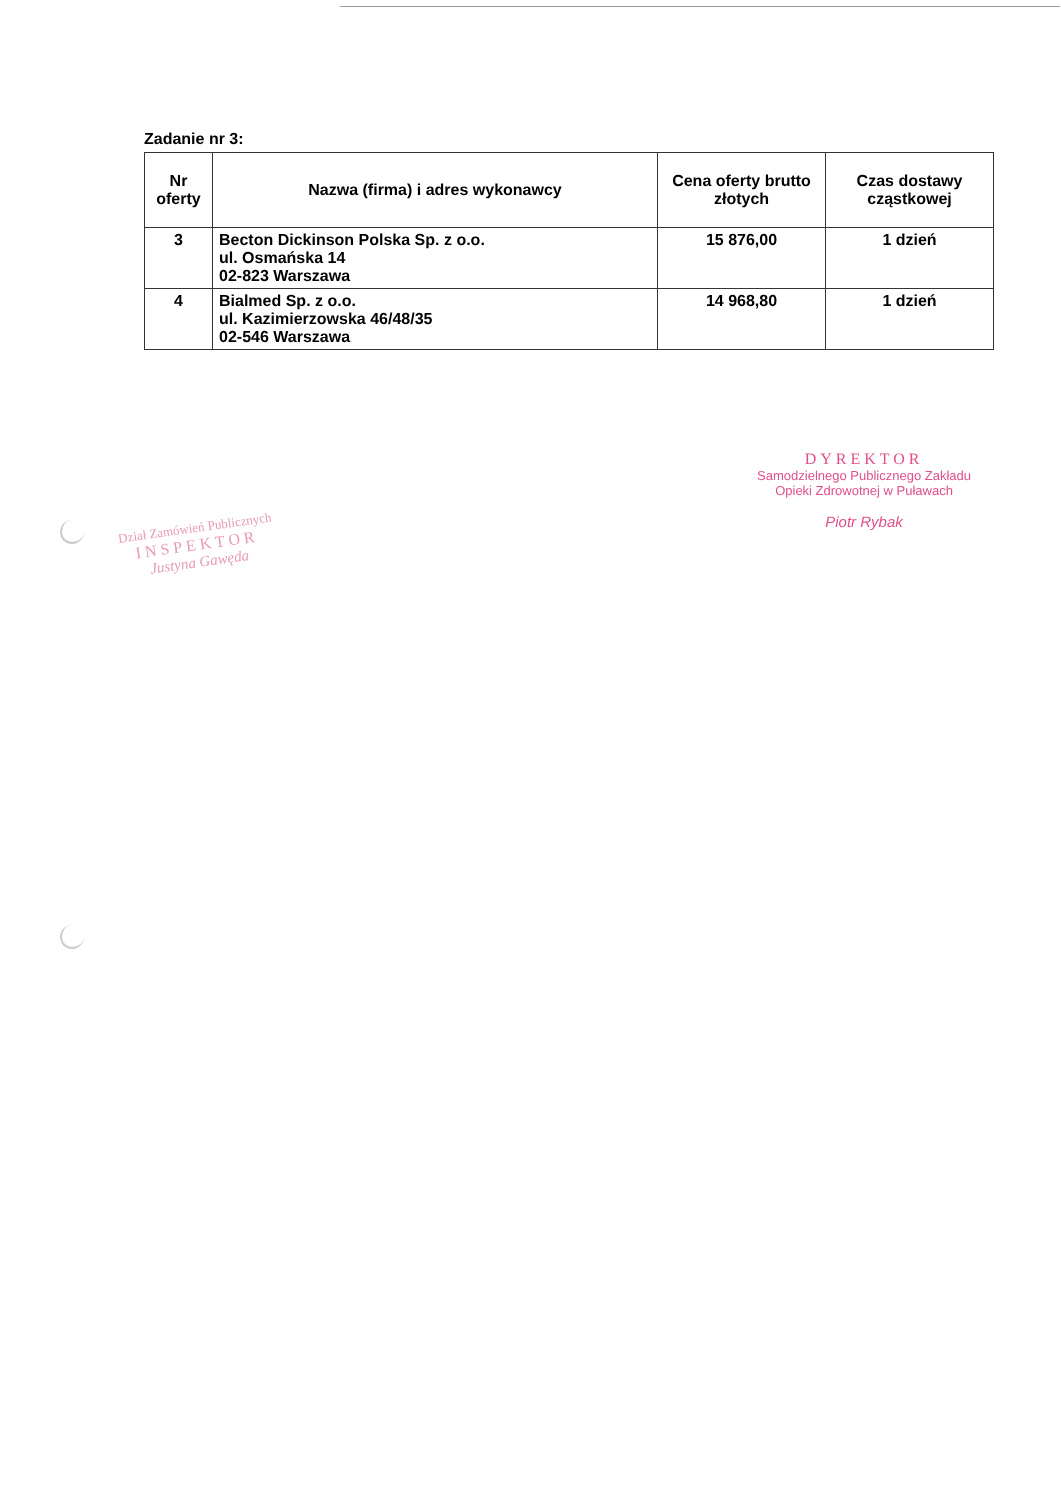Zadanie nr 3:
| Nr oferty | Nazwa (firma) i adres wykonawcy | Cena oferty brutto złotych | Czas dostawy cząstkowej |
| --- | --- | --- | --- |
| 3 | Becton Dickinson Polska Sp. z o.o. ul. Osmańska 14 02-823 Warszawa | 15 876,00 | 1 dzień |
| 4 | Bialmed Sp. z o.o. ul. Kazimierzowska 46/48/35 02-546 Warszawa | 14 968,80 | 1 dzień |
Dział Zamówień Publicznych
INSPEKTOR
Justyna Gawęda
DYREKTOR
Samodzielnego Publicznego Zakładu
Opieki Zdrowotnej w Puławach
Piotr Rybak